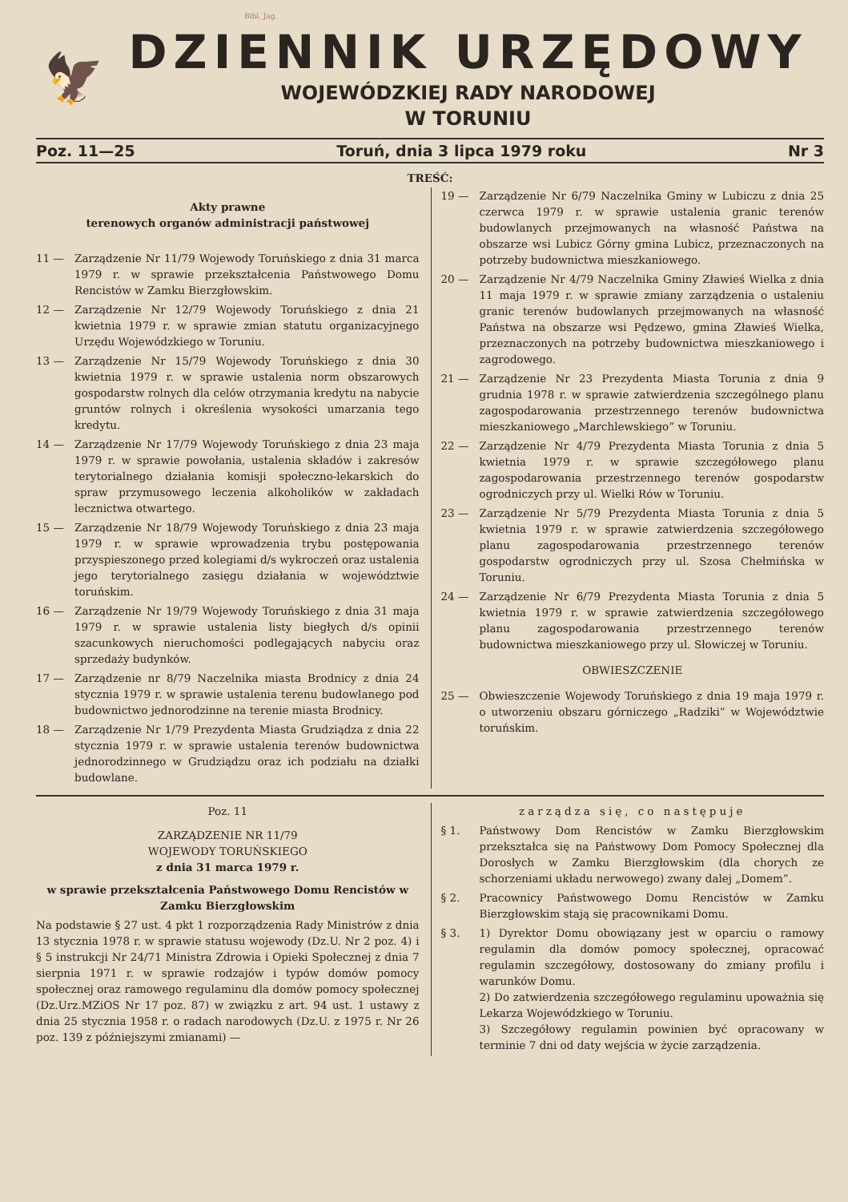Bibl. Jag.
🦅
DZIENNIK URZĘDOWY
WOJEWÓDZKIEJ RADY NARODOWEJ
W TORUNIU
Poz. 11—25 Toruń, dnia 3 lipca 1979 roku Nr 3
TREŚĆ:
Akty prawne
terenowych organów administracji państwowej
11 — Zarządzenie Nr 11/79 Wojewody Toruńskiego z dnia 31 marca 1979 r. w sprawie przekształcenia Państwowego Domu Rencistów w Zamku Bierzgłowskim.
12 — Zarządzenie Nr 12/79 Wojewody Toruńskiego z dnia 21 kwietnia 1979 r. w sprawie zmian statutu organizacyjnego Urzędu Wojewódzkiego w Toruniu.
13 — Zarządzenie Nr 15/79 Wojewody Toruńskiego z dnia 30 kwietnia 1979 r. w sprawie ustalenia norm obszarowych gospodarstw rolnych dla celów otrzymania kredytu na nabycie gruntów rolnych i określenia wysokości umarzania tego kredytu.
14 — Zarządzenie Nr 17/79 Wojewody Toruńskiego z dnia 23 maja 1979 r. w sprawie powołania, ustalenia składów i zakresów terytorialnego działania komisji społeczno-lekarskich do spraw przymusowego leczenia alkoholików w zakładach lecznictwa otwartego.
15 — Zarządzenie Nr 18/79 Wojewody Toruńskiego z dnia 23 maja 1979 r. w sprawie wprowadzenia trybu postępowania przyspieszonego przed kolegiami d/s wykroczeń oraz ustalenia jego terytorialnego zasięgu działania w województwie toruńskim.
16 — Zarządzenie Nr 19/79 Wojewody Toruńskiego z dnia 31 maja 1979 r. w sprawie ustalenia listy biegłych d/s opinii szacunkowych nieruchomości podlegających nabyciu oraz sprzedaży budynków.
17 — Zarządzenie nr 8/79 Naczelnika miasta Brodnicy z dnia 24 stycznia 1979 r. w sprawie ustalenia terenu budowlanego pod budownictwo jednorodzinne na terenie miasta Brodnicy.
18 — Zarządzenie Nr 1/79 Prezydenta Miasta Grudziądza z dnia 22 stycznia 1979 r. w sprawie ustalenia terenów budownictwa jednorodzinnego w Grudziądzu oraz ich podziału na działki budowlane.
19 — Zarządzenie Nr 6/79 Naczelnika Gminy w Lubiczu z dnia 25 czerwca 1979 r. w sprawie ustalenia granic terenów budowlanych przejmowanych na własność Państwa na obszarze wsi Lubicz Górny gmina Lubicz, przeznaczonych na potrzeby budownictwa mieszkaniowego.
20 — Zarządzenie Nr 4/79 Naczelnika Gminy Zławieś Wielka z dnia 11 maja 1979 r. w sprawie zmiany zarządzenia o ustaleniu granic terenów budowlanych przejmowanych na własność Państwa na obszarze wsi Pędzewo, gmina Zławieś Wielka, przeznaczonych na potrzeby budownictwa mieszkaniowego i zagrodowego.
21 — Zarządzenie Nr 23 Prezydenta Miasta Torunia z dnia 9 grudnia 1978 r. w sprawie zatwierdzenia szczególnego planu zagospodarowania przestrzennego terenów budownictwa mieszkaniowego „Marchlewskiego” w Toruniu.
22 — Zarządzenie Nr 4/79 Prezydenta Miasta Torunia z dnia 5 kwietnia 1979 r. w sprawie szczegółowego planu zagospodarowania przestrzennego terenów gospodarstw ogrodniczych przy ul. Wielki Rów w Toruniu.
23 — Zarządzenie Nr 5/79 Prezydenta Miasta Torunia z dnia 5 kwietnia 1979 r. w sprawie zatwierdzenia szczegółowego planu zagospodarowania przestrzennego terenów gospodarstw ogrodniczych przy ul. Szosa Chełmińska w Toruniu.
24 — Zarządzenie Nr 6/79 Prezydenta Miasta Torunia z dnia 5 kwietnia 1979 r. w sprawie zatwierdzenia szczegółowego planu zagospodarowania przestrzennego terenów budownictwa mieszkaniowego przy ul. Słowiczej w Toruniu.
OBWIESZCZENIE
25 — Obwieszczenie Wojewody Toruńskiego z dnia 19 maja 1979 r. o utworzeniu obszaru górniczego „Radziki” w Województwie toruńskim.
Poz. 11
ZARZĄDZENIE NR 11/79
WOJEWODY TORUŃSKIEGO
z dnia 31 marca 1979 r.
w sprawie przekształcenia Państwowego Domu Rencistów w Zamku Bierzgłowskim
Na podstawie § 27 ust. 4 pkt 1 rozporządzenia Rady Ministrów z dnia 13 stycznia 1978 r. w sprawie statusu wojewody (Dz.U. Nr 2 poz. 4) i § 5 instrukcji Nr 24/71 Ministra Zdrowia i Opieki Społecznej z dnia 7 sierpnia 1971 r. w sprawie rodzajów i typów domów pomocy społecznej oraz ramowego regulaminu dla domów pomocy społecznej (Dz.Urz.MZiOS Nr 17 poz. 87) w związku z art. 94 ust. 1 ustawy z dnia 25 stycznia 1958 r. o radach narodowych (Dz.U. z 1975 r. Nr 26 poz. 139 z późniejszymi zmianami) —
zarządza się, co następuje
§ 1. Państwowy Dom Rencistów w Zamku Bierzgłowskim przekształca się na Państwowy Dom Pomocy Społecznej dla Dorosłych w Zamku Bierzgłowskim (dla chorych ze schorzeniami układu nerwowego) zwany dalej „Domem”.
§ 2. Pracownicy Państwowego Domu Rencistów w Zamku Bierzgłowskim stają się pracownikami Domu.
§ 3. 1) Dyrektor Domu obowiązany jest w oparciu o ramowy regulamin dla domów pomocy społecznej, opracować regulamin szczegółowy, dostosowany do zmiany profilu i warunków Domu.
2) Do zatwierdzenia szczegółowego regulaminu upoważnia się Lekarza Wojewódzkiego w Toruniu.
3) Szczegółowy regulamin powinien być opracowany w terminie 7 dni od daty wejścia w życie zarządzenia.